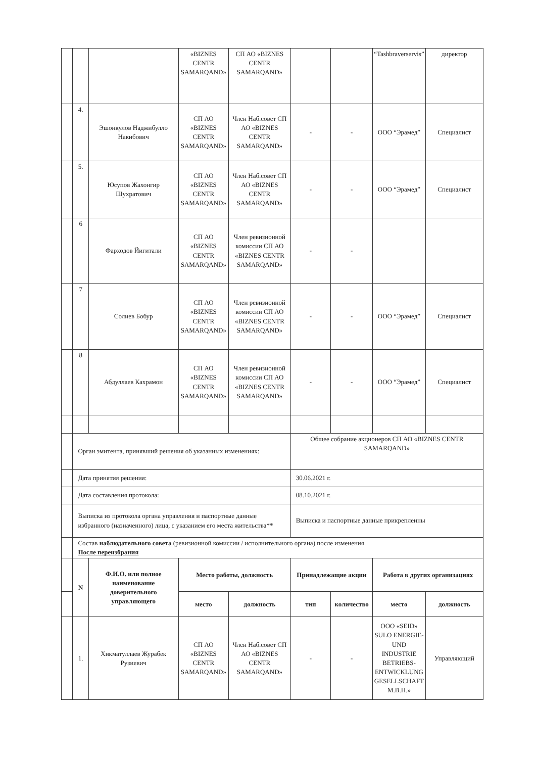| | | | «BIZNES CENTR SAMARQAND» | СП АО «BIZNES CENTR SAMARQAND» | | | “Tashbraverservis” | директор |
| | 4. | Эшонкулов Наджибулло Накибович | СП АО «BIZNES CENTR SAMARQAND» | Член Наб.совет СП АО «BIZNES CENTR SAMARQAND» | - | - | ООО “Эрамед” | Специалист |
| | 5. | Юсупов Жахонгир Шухратович | СП АО «BIZNES CENTR SAMARQAND» | Член Наб.совет СП АО «BIZNES CENTR SAMARQAND» | - | - | ООО “Эрамед” | Специалист |
| | 6 | Фарходов Йигитали | СП АО «BIZNES CENTR SAMARQAND» | Член ревизионной комиссии СП АО «BIZNES CENTR SAMARQAND» | - | - | | |
| | 7 | Солиев Бобур | СП АО «BIZNES CENTR SAMARQAND» | Член ревизионной комиссии СП АО «BIZNES CENTR SAMARQAND» | - | - | ООО “Эрамед” | Специалист |
| | 8 | Абдуллаев Кахрамон | СП АО «BIZNES CENTR SAMARQAND» | Член ревизионной комиссии СП АО «BIZNES CENTR SAMARQAND» | - | - | ООО “Эрамед” | Специалист |
| | Орган эмитента, принявший решения об указанных изменениях: | | | | Общее собрание акционеров СП АО «BIZNES CENTR SAMARQAND» | | | |
| | Дата принятия решения: | | | | 30.06.2021 г. | | | |
| | Дата составления протокола: | | | | 08.10.2021 г. | | | |
| | Выписка из протокола органа управления и паспортные данные избранного (назначенного) лица, с указанием его места жительства** | | | | Выписка и паспортные данные прикрепленны | | | |
| | Состав наблюдательного совета (ревизионной комиссии / исполнительного органа) после изменения После переизбрания | | | | | | | |
| | N | Ф.И.О. или полное наименование доверительного управляющего | Место работы, должность | | Принадлежащие акции | | Работа в других организациях | |
| | | | место | должность | тип | количество | место | должность |
| | 1. | Хикматуллаев Журабек Рузиевич | СП АО «BIZNES CENTR SAMARQAND» | Член Наб.совет СП АО «BIZNES CENTR SAMARQAND» | - | - | ООО «SEID» SULO ENERGIE-UND INDUSTRIE BETRIEBS-ENTWICKLUNG GESELLSCHAFT M.B.H.» | Управляющий |